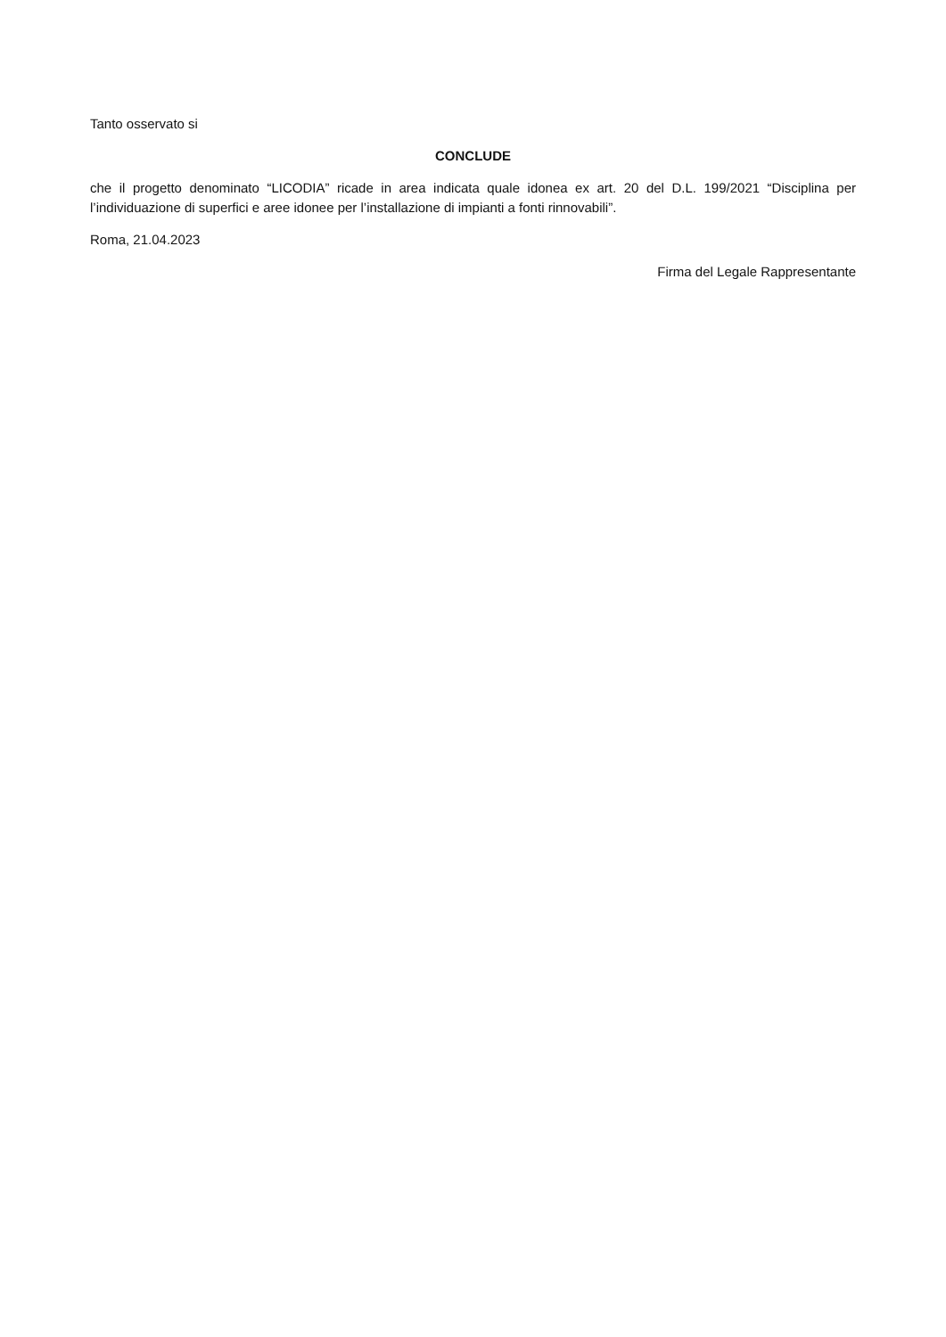Tanto osservato si
CONCLUDE
che il progetto denominato “LICODIA” ricade in area indicata quale idonea ex art. 20 del D.L. 199/2021 “Disciplina per l’individuazione di superfici e aree idonee per l’installazione di impianti a fonti rinnovabili”.
Roma, 21.04.2023
Firma del Legale Rappresentante